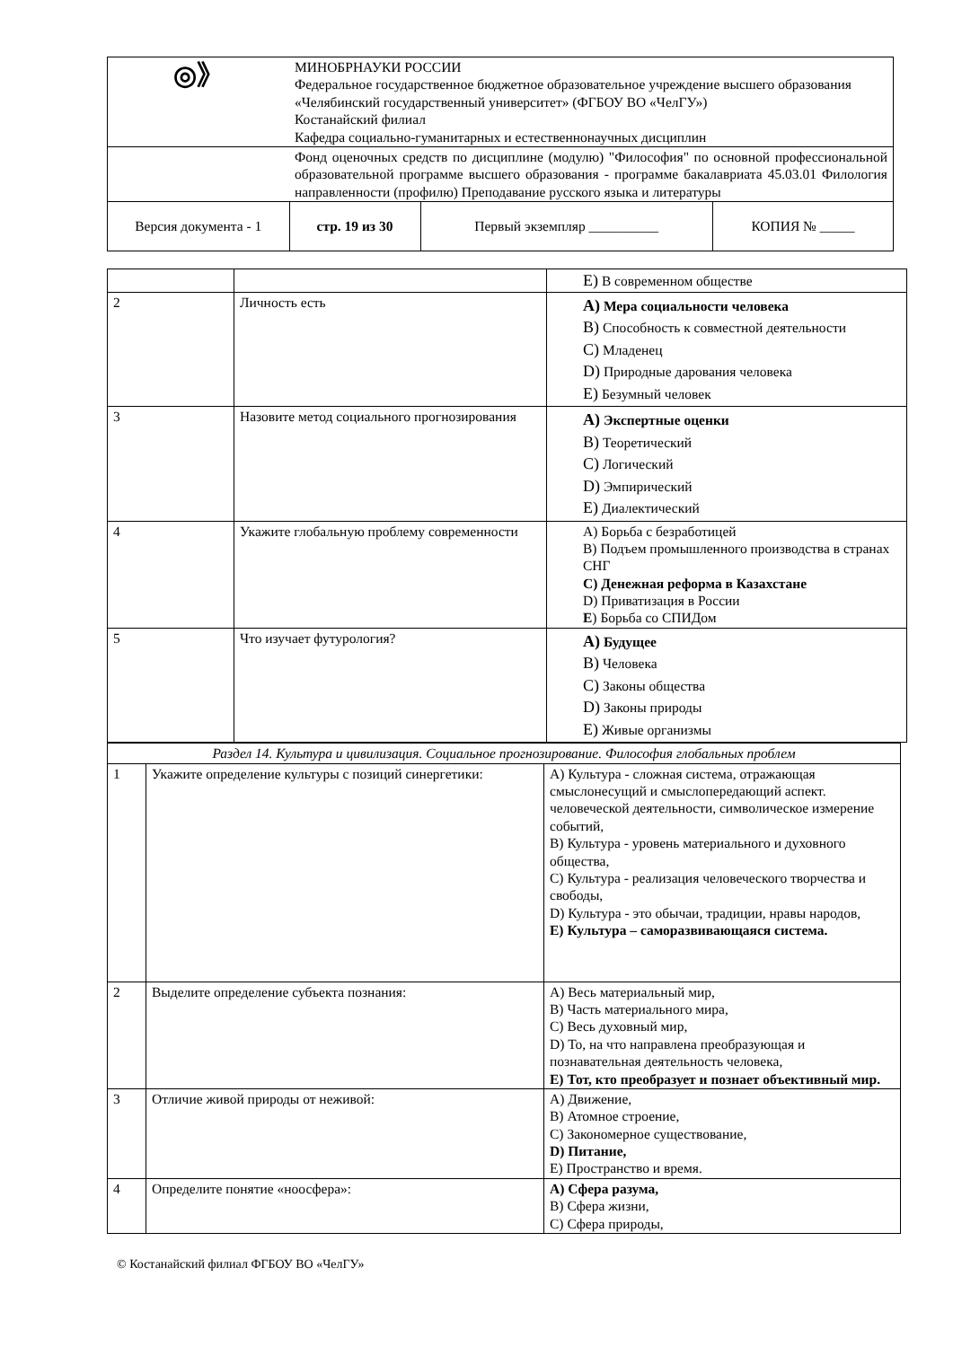| ◎》 | МИНОБРНАУКИ РОССИИ Федеральное государственное бюджетное образовательное учреждение высшего образования «Челябинский государственный университет» (ФГБОУ ВО «ЧелГУ») Костанайский филиал Кафедра социально-гуманитарных и естественнонаучных дисциплин | | |
| | Фонд оценочных средств по дисциплине (модулю) "Философия" по основной профессиональной образовательной программе высшего образования - программе бакалавриата 45.03.01 Филология направленности (профилю) Преподавание русского языка и литературы | | |
| Версия документа - 1 | стр. 19 из 30 | Первый экземпляр __________ | КОПИЯ № _____ |
| | | E) В современном обществе |
| 2 | Личность есть | A) Мера социальности человека B) Способность к совместной деятельности C) Младенец D) Природные дарования человека E) Безумный человек |
| 3 | Назовите метод социального прогнозирования | A) Экспертные оценки B) Теоретический C) Логический D) Эмпирический E) Диалектический |
| 4 | Укажите глобальную проблему современности | A) Борьба с безработицей B) Подъем промышленного производства в странах СНГ C) Денежная реформа в Казахстане D) Приватизация в России E ) Борьба со СПИДом |
| 5 | Что изучает футурология? | A) Будущее B) Человека C) Законы общества D) Законы природы E) Живые организмы |
| Раздел 14. Культура и цивилизация. Социальное прогнозирование. Философия глобальных проблем | | |
| 1 | Укажите определение культуры с позиций синергетики: | A) Культура - сложная система, отражающая смыслонесущий и смыслопередающий аспект. человеческой деятельности, символическое измерение событий, B) Культура - уровень материального и духовного общества, C) Культура - реализация человеческого творчества и свободы, D) Культура - это обычаи, традиции, нравы народов, E) Культура – саморазвивающаяся система. |
| 2 | Выделите определение субъекта познания: | A) Весь материальный мир, B) Часть материального мира, C) Весь духовный мир, D) То, на что направлена преобразующая и познавательная деятельность человека, E) Тот, кто преобразует и познает объективный мир. |
| 3 | Отличие живой природы от неживой: | A) Движение, B) Атомное строение, C) Закономерное существование, D) Питание, E) Пространство и время. |
| 4 | Определите понятие «ноосфера»: | A) Сфера разума, B) Сфера жизни, C) Сфера природы, |
© Костанайский филиал ФГБОУ ВО «ЧелГУ»